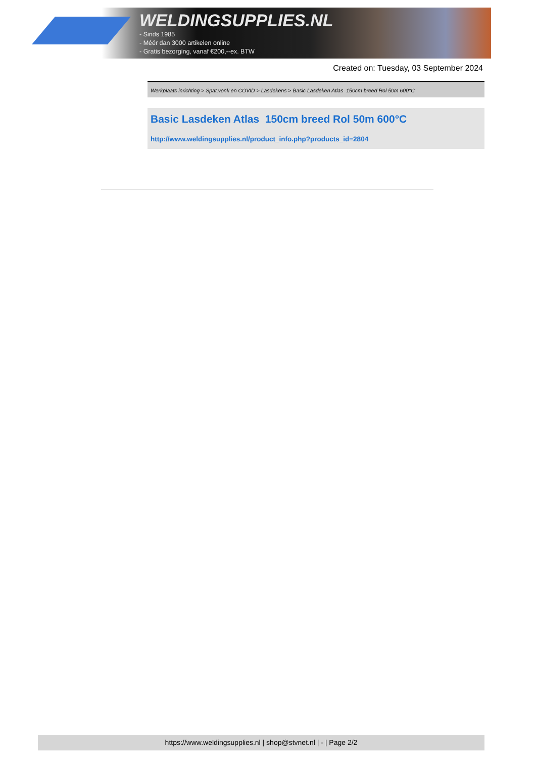WELDINGSUPPLIES.NL
- Sinds 1985
- Méér dan 3000 artikelen online
- Gratis bezorging, vanaf €200,--ex. BTW
Created on: Tuesday, 03 September 2024
Werkplaats inrichting > Spat,vonk en COVID > Lasdekens > Basic Lasdeken Atlas 150cm breed Rol 50m 600°C
Basic Lasdeken Atlas 150cm breed Rol 50m 600°C
http://www.weldingsupplies.nl/product_info.php?products_id=2804
https://www.weldingsupplies.nl | shop@stvnet.nl | - | Page 2/2